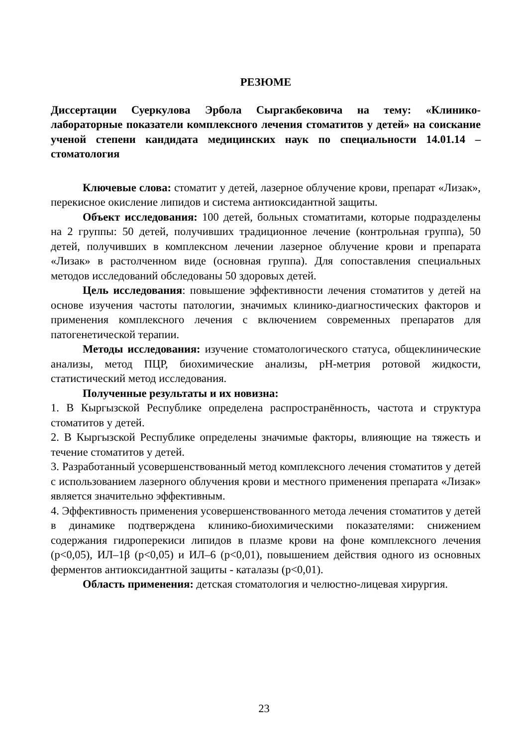РЕЗЮМЕ
Диссертации Суеркулова Эрбола Сыргакбековича на тему: «Клинико-лабораторные показатели комплексного лечения стоматитов у детей» на соискание ученой степени кандидата медицинских наук по специальности 14.01.14 – стоматология
Ключевые слова: стоматит у детей, лазерное облучение крови, препарат «Лизак», перекисное окисление липидов и система антиоксидантной защиты.
Объект исследования: 100 детей, больных стоматитами, которые подразделены на 2 группы: 50 детей, получивших традиционное лечение (контрольная группа), 50 детей, получивших в комплексном лечении лазерное облучение крови и препарата «Лизак» в растолченном виде (основная группа). Для сопоставления специальных методов исследований обследованы 50 здоровых детей.
Цель исследования: повышение эффективности лечения стоматитов у детей на основе изучения частоты патологии, значимых клинико-диагностических факторов и применения комплексного лечения с включением современных препаратов для патогенетической терапии.
Методы исследования: изучение стоматологического статуса, общеклинические анализы, метод ПЦР, биохимические анализы, pH-метрия ротовой жидкости, статистический метод исследования.
Полученные результаты и их новизна:
1. В Кыргызской Республике определена распространённость, частота и структура стоматитов у детей.
2. В Кыргызской Республике определены значимые факторы, влияющие на тяжесть и течение стоматитов у детей.
3. Разработанный усовершенствованный метод комплексного лечения стоматитов у детей с использованием лазерного облучения крови и местного применения препарата «Лизак» является значительно эффективным.
4. Эффективность применения усовершенствованного метода лечения стоматитов у детей в динамике подтверждена клинико-биохимическими показателями: снижением содержания гидроперекиси липидов в плазме крови на фоне комплексного лечения (р<0,05), ИЛ–1β (р<0,05) и ИЛ–6 (р<0,01), повышением действия одного из основных ферментов антиоксидантной защиты - каталазы (р<0,01).
Область применения: детская стоматология и челюстно-лицевая хирургия.
23